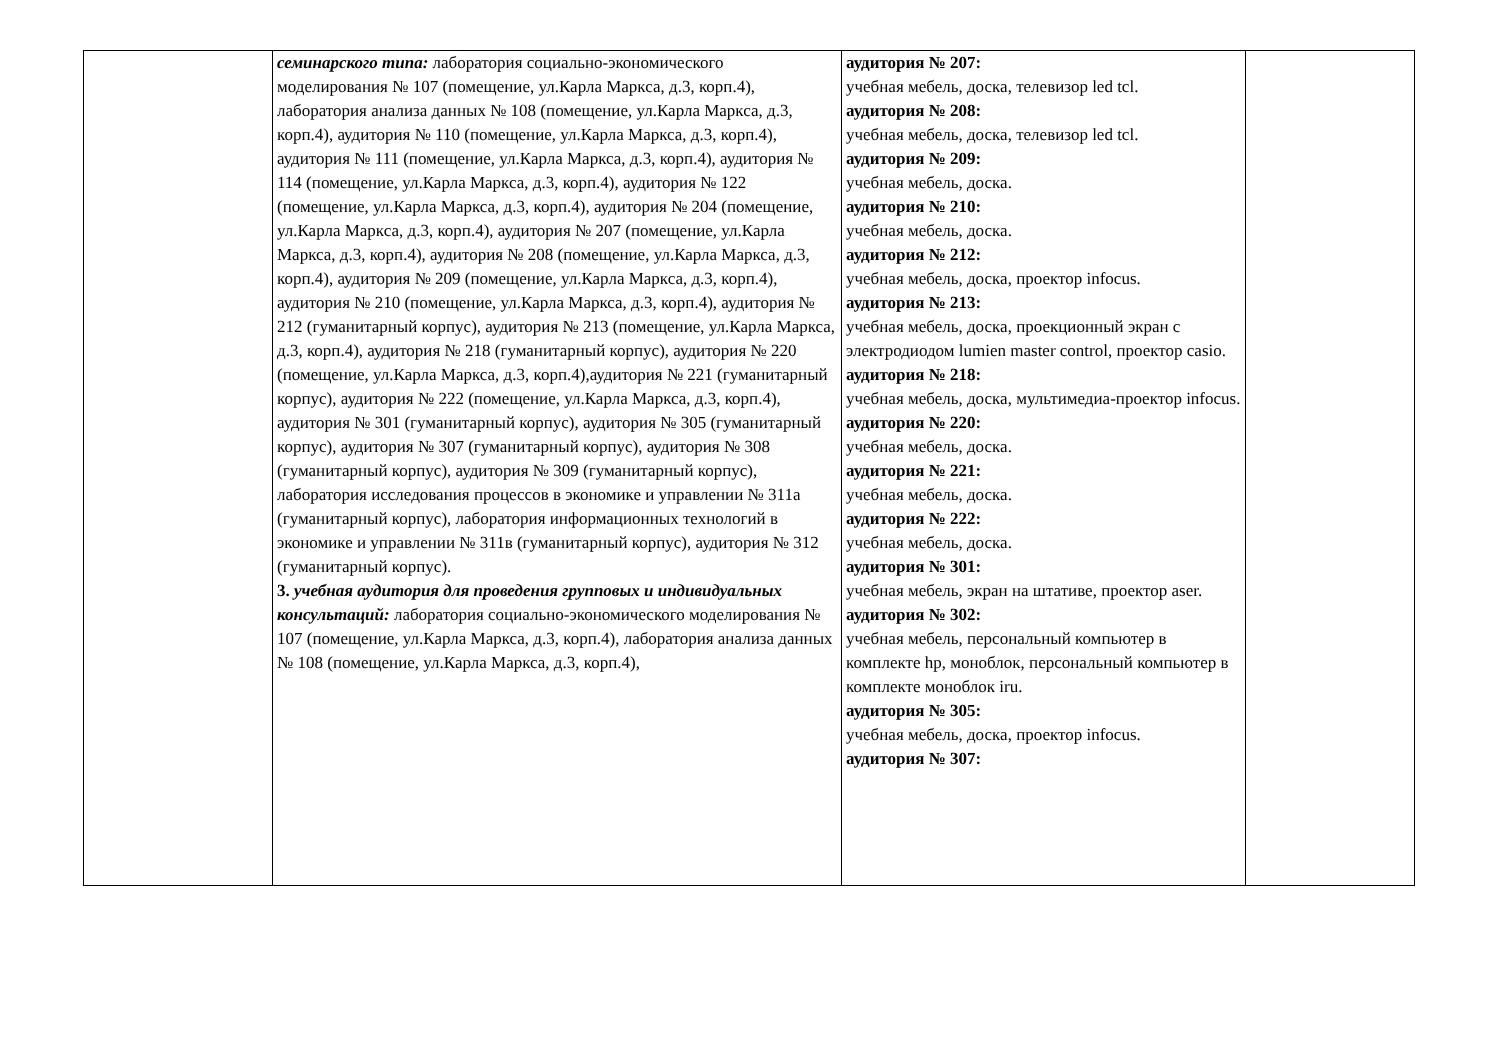| | семинарского типа: лаборатория социально-экономического моделирования № 107 (помещение, ул.Карла Маркса, д.3, корп.4), лаборатория анализа данных № 108 (помещение, ул.Карла Маркса, д.3, корп.4), аудитория № 110 (помещение, ул.Карла Маркса, д.3, корп.4), аудитория № 111 (помещение, ул.Карла Маркса, д.3, корп.4), аудитория № 114 (помещение, ул.Карла Маркса, д.3, корп.4), аудитория № 122 (помещение, ул.Карла Маркса, д.3, корп.4), аудитория № 204 (помещение, ул.Карла Маркса, д.3, корп.4), аудитория № 207 (помещение, ул.Карла Маркса, д.3, корп.4), аудитория № 208 (помещение, ул.Карла Маркса, д.3, корп.4), аудитория № 209 (помещение, ул.Карла Маркса, д.3, корп.4), аудитория № 210 (помещение, ул.Карла Маркса, д.3, корп.4), аудитория № 212 (гуманитарный корпус), аудитория № 213 (помещение, ул.Карла Маркса, д.3, корп.4), аудитория № 218 (гуманитарный корпус), аудитория № 220 (помещение, ул.Карла Маркса, д.3, корп.4),аудитория № 221 (гуманитарный корпус), аудитория № 222 (помещение, ул.Карла Маркса, д.3, корп.4), аудитория № 301 (гуманитарный корпус), аудитория № 305 (гуманитарный корпус), аудитория № 307 (гуманитарный корпус), аудитория № 308 (гуманитарный корпус), аудитория № 309 (гуманитарный корпус), лаборатория исследования процессов в экономике и управлении № 311а (гуманитарный корпус), лаборатория информационных технологий в экономике и управлении № 311в (гуманитарный корпус), аудитория № 312 (гуманитарный корпус). 3. учебная аудитория для проведения групповых и индивидуальных консультаций: лаборатория социально-экономического моделирования № 107 (помещение, ул.Карла Маркса, д.3, корп.4), лаборатория анализа данных № 108 (помещение, ул.Карла Маркса, д.3, корп.4), | аудитория № 207: учебная мебель, доска, телевизор led tcl. аудитория № 208: учебная мебель, доска, телевизор led tcl. аудитория № 209: учебная мебель, доска. аудитория № 210: учебная мебель, доска. аудитория № 212: учебная мебель, доска, проектор infocus. аудитория № 213: учебная мебель, доска, проекционный экран с электродиодом lumien master control, проектор casio. аудитория № 218: учебная мебель, доска, мультимедиа-проектор infocus. аудитория № 220: учебная мебель, доска. аудитория № 221: учебная мебель, доска. аудитория № 222: учебная мебель, доска. аудитория № 301: учебная мебель, экран на штативе, проектор aser. аудитория № 302: учебная мебель, персональный компьютер в комплекте hp, моноблок, персональный компьютер в комплекте моноблок iru. аудитория № 305: учебная мебель, доска, проектор infocus. аудитория № 307: | |